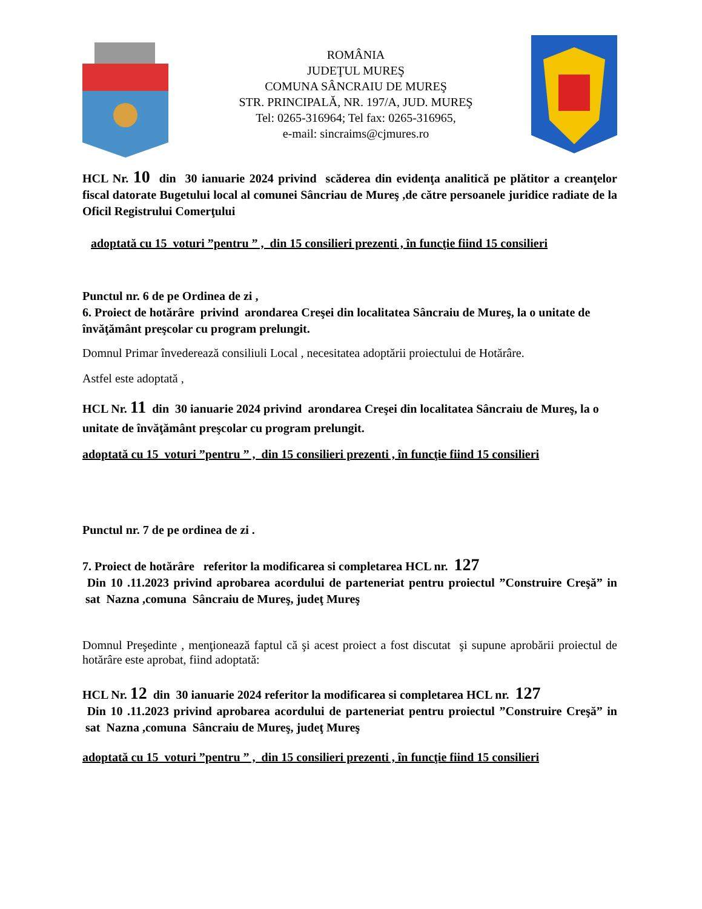ROMÂNIA
JUDEŢUL MUREŞ
COMUNA SÂNCRAIU DE MUREŞ
STR. PRINCIPALĂ, NR. 197/A, JUD. MUREŞ
Tel: 0265-316964; Tel fax: 0265-316965,
e-mail: sincraims@cjmures.ro
HCL Nr. 10 din 30 ianuarie 2024 privind scăderea din evidenţa analitică pe plătitor a creanţelor fiscal datorate Bugetului local al comunei Sâncriau de Mureş ,de către persoanele juridice radiate de la Oficil Registrului Comerţului
adoptată cu 15 voturi ”pentru ” , din 15 consilieri prezenti , în funcţie fiind 15 consilieri
Punctul nr. 6 de pe Ordinea de zi ,
6. Proiect de hotărâre privind arondarea Creşei din localitatea Sâncraiu de Mureş, la o unitate de învăţământ preşcolar cu program prelungit.
Domnul Primar învederează consiliuli Local , necesitatea adoptării proiectului de Hotărâre.
Astfel este adoptată ,
HCL Nr. 11 din 30 ianuarie 2024 privind arondarea Creşei din localitatea Sâncraiu de Mureş, la o unitate de învăţământ preşcolar cu program prelungit.
adoptată cu 15 voturi ”pentru ” , din 15 consilieri prezenti , în funcţie fiind 15 consilieri
Punctul nr. 7 de pe ordinea de zi .
7. Proiect de hotărâre referitor la modificarea si completarea HCL nr. 127
Din 10 .11.2023 privind aprobarea acordului de parteneriat pentru proiectul ”Construire Creşă” in sat Nazna ,comuna Sâncraiu de Mureş, judeţ Mureş
Domnul Preşedinte , menţionează faptul că şi acest proiect a fost discutat şi supune aprobării proiectul de hotărâre este aprobat, fiind adoptată:
HCL Nr. 12 din 30 ianuarie 2024 referitor la modificarea si completarea HCL nr. 127
Din 10 .11.2023 privind aprobarea acordului de parteneriat pentru proiectul ”Construire Creşă” in sat Nazna ,comuna Sâncraiu de Mureş, judeţ Mureş
adoptată cu 15 voturi ”pentru ” , din 15 consilieri prezenti , în funcţie fiind 15 consilieri